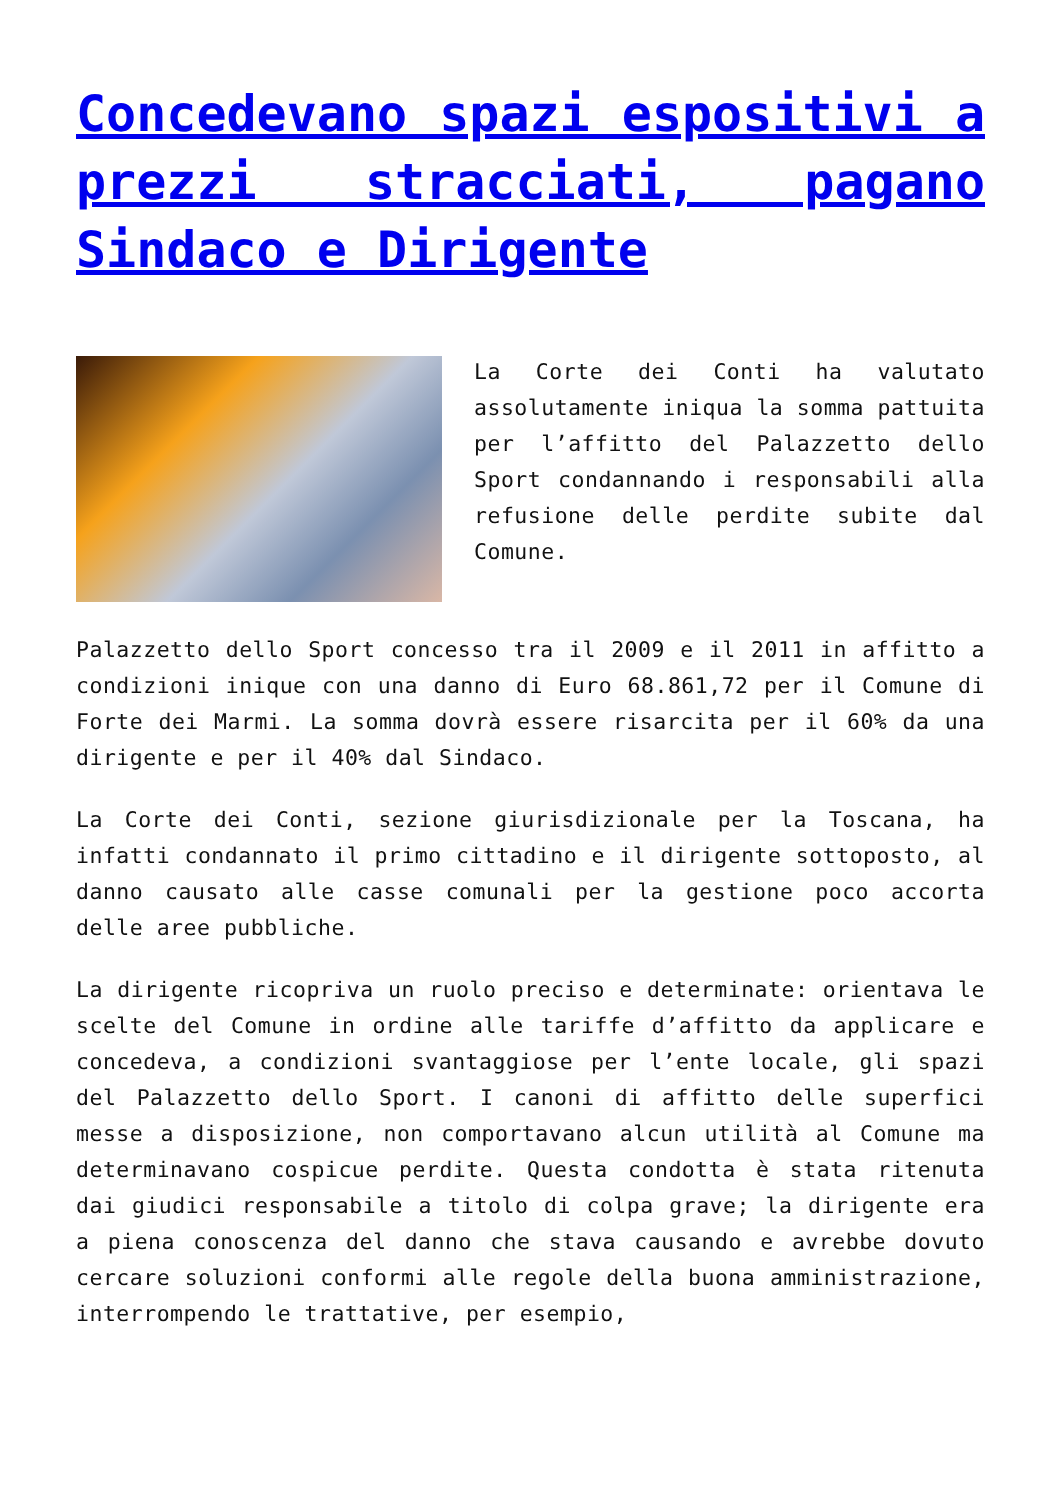Concedevano spazi espositivi a prezzi stracciati, pagano Sindaco e Dirigente
La Corte dei Conti ha valutato assolutamente iniqua la somma pattuita per l’affitto del Palazzetto dello Sport condannando i responsabili alla refusione delle perdite subite dal Comune.
Palazzetto dello Sport concesso tra il 2009 e il 2011 in affitto a condizioni inique con una danno di Euro 68.861,72 per il Comune di Forte dei Marmi. La somma dovrà essere risarcita per il 60% da una dirigente e per il 40% dal Sindaco.
La Corte dei Conti, sezione giurisdizionale per la Toscana, ha infatti condannato il primo cittadino e il dirigente sottoposto, al danno causato alle casse comunali per la gestione poco accorta delle aree pubbliche.
La dirigente ricopriva un ruolo preciso e determinate: orientava le scelte del Comune in ordine alle tariffe d’affitto da applicare e concedeva, a condizioni svantaggiose per l’ente locale, gli spazi del Palazzetto dello Sport. I canoni di affitto delle superfici messe a disposizione, non comportavano alcun utilità al Comune ma determinavano cospicue perdite. Questa condotta è stata ritenuta dai giudici responsabile a titolo di colpa grave; la dirigente era a piena conoscenza del danno che stava causando e avrebbe dovuto cercare soluzioni conformi alle regole della buona amministrazione, interrompendo le trattative, per esempio,